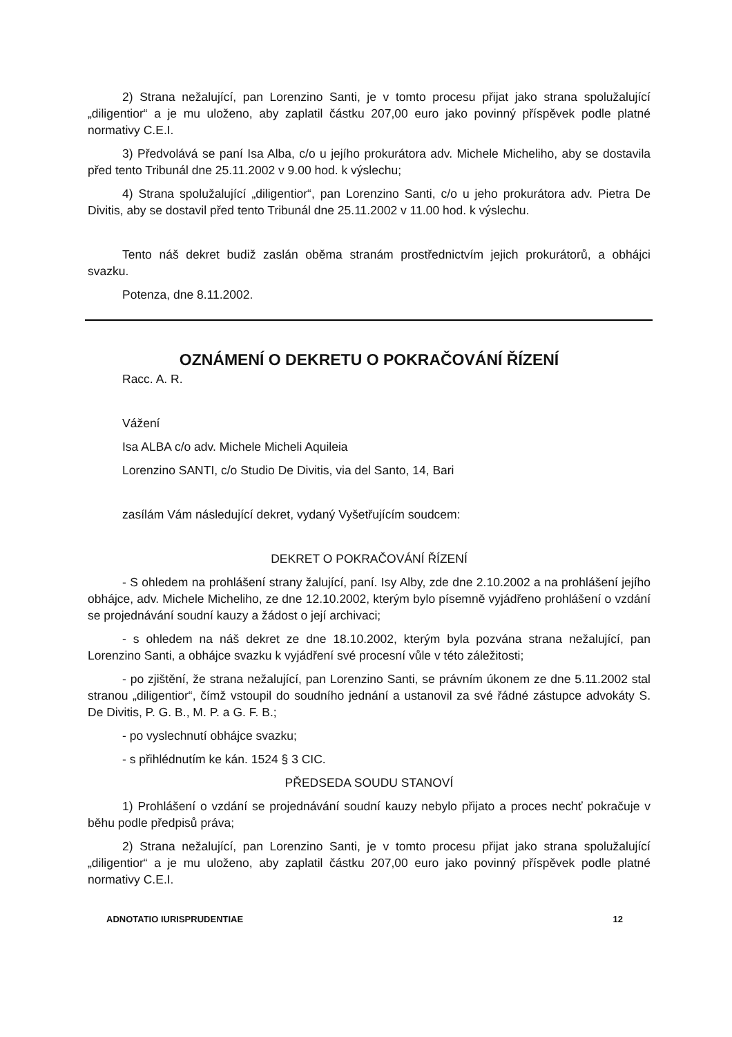2) Strana nežalující, pan Lorenzino Santi, je v tomto procesu přijat jako strana spolužalující „diligentior“ a je mu uloženo, aby zaplatil částku 207,00 euro jako povinný příspěvek podle platné normativy C.E.I.
3) Předvolává se paní Isa Alba, c/o u jejího prokurátora adv. Michele Micheliho, aby se dostavila před tento Tribunál dne 25.11.2002 v 9.00 hod. k výslechu;
4) Strana spolužalující „diligentior“, pan Lorenzino Santi, c/o u jeho prokurátora adv. Pietra De Divitis, aby se dostavil před tento Tribunál dne 25.11.2002 v 11.00 hod. k výslechu.
Tento náš dekret budiž zaslán oběma stranám prostřednictvím jejich prokurátorů, a obhájci svazku.
Potenza, dne 8.11.2002.
OZNÁMENÍ O DEKRETU O POKRAČOVÁNÍ ŘÍZENÍ
Racc. A. R.
Vážení
Isa ALBA c/o adv. Michele Micheli Aquileia
Lorenzino SANTI, c/o Studio De Divitis, via del Santo, 14, Bari
zasílám Vám následující dekret, vydaný Vyšetřujícím soudcem:
DEKRET O POKRAČOVÁNÍ ŘÍZENÍ
- S ohledem na prohlášení strany žalující, paní. Isy Alby, zde dne 2.10.2002 a na prohlášení jejího obhájce, adv. Michele Micheliho, ze dne 12.10.2002, kterým bylo písemně vyjádřeno prohlášení o vzdání se projednávání soudní kauzy a žádost o její archivaci;
- s ohledem na náš dekret ze dne 18.10.2002, kterým byla pozvána strana nežalující, pan Lorenzino Santi, a obhájce svazku k vyjádření své procesní vůle v této záležitosti;
- po zjištění, že strana nežalující, pan Lorenzino Santi, se právním úkonem ze dne 5.11.2002 stal stranou „diligentior“, čímž vstoupil do soudního jednání a ustanovil za své řádné zástupce advokáty S. De Divitis, P. G. B., M. P. a G. F. B.;
- po vyslechnutí obhájce svazku;
- s přihlédnutím ke kán. 1524 § 3 CIC.
PŘEDSEDA SOUDU STANOVÍ
1) Prohlášení o vzdání se projednávání soudní kauzy nebylo přijato a proces nechť pokračuje v běhu podle předpisů práva;
2) Strana nežalující, pan Lorenzino Santi, je v tomto procesu přijat jako strana spolužalující „diligentior“ a je mu uloženo, aby zaplatil částku 207,00 euro jako povinný příspěvek podle platné normativy C.E.I.
ADNOTATIO IURISPRUDENTIAE 12